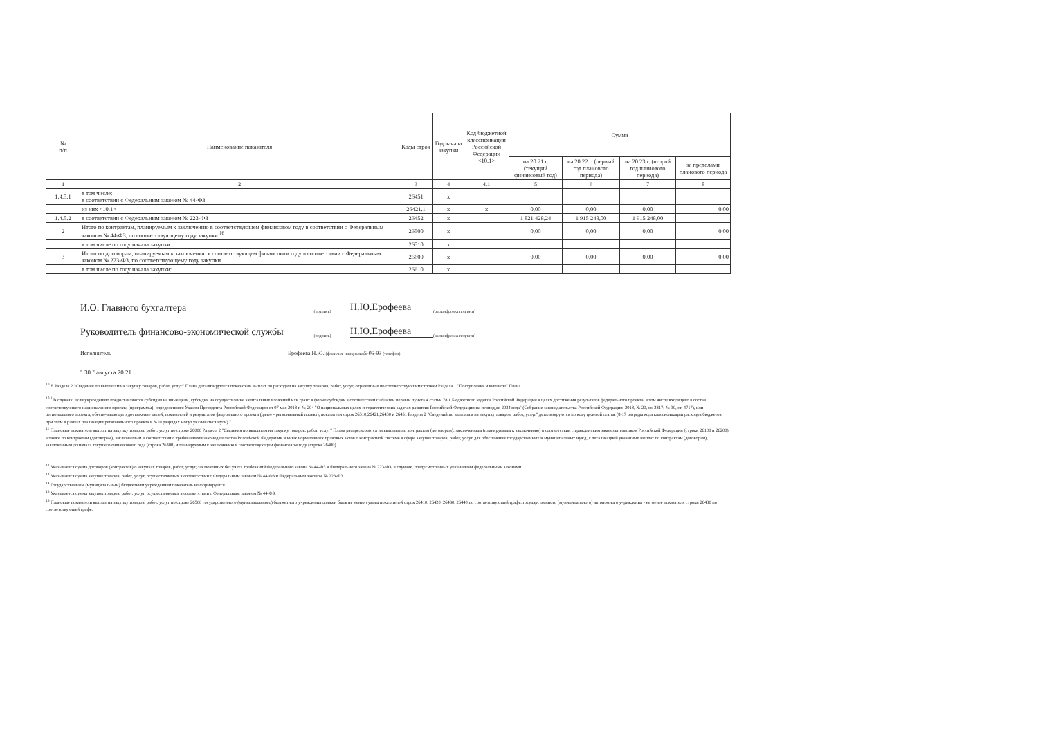| № п/п | Наименование показателя | Коды строк | Год начала закупки | Код бюджетной классификации Российской Федерации <10.1> | Сумма | | | |
| --- | --- | --- | --- | --- | --- | --- | --- | --- |
| | | | | | на 20 21 г. (текущий финансовый год) | на 20 22 г. (первый год планового периода) | на 20 23 г. (второй год планового периода) | за пределами планового периода |
| 1 | 2 | 3 | 4 | 4.1 | 5 | 6 | 7 | 8 |
| 1.4.5.1 | в том числе: в соответствии с Федеральным законом № 44-ФЗ | 26451 | x | | | | | |
| | из них <10.1> | 26421.1 | x | x | 0,00 | 0,00 | 0,00 | 0,00 |
| 1.4.5.2 | в соответствии с Федеральным законом № 223-ФЗ | 26452 | x | | 1 821 428,24 | 1 915 248,00 | 1 915 248,00 | |
| 2 | Итого по контрактам, планируемым к заключению в соответствующем финансовом году в соответствии с Федеральным законом № 44-ФЗ, по соответствующему году закупки <sup>16</sup> | 26500 | x | | 0,00 | 0,00 | 0,00 | 0,00 |
| | в том числе по году начала закупки: | 26510 | x | | | | | |
| 3 | Итого по договорам, планируемым к заключению в соответствующем финансовом году в соответствии с Федеральным законом № 223-ФЗ, по соответствующему году закупки | 26600 | x | | 0,00 | 0,00 | 0,00 | 0,00 |
| | в том числе по году начала закупки: | 26610 | x | | | | | |
И.О. Главного бухгалтера (подпись) Н.Ю.Ерофеева (расшифровка подписи)
Руководитель финансово-экономической службы (подпись) Н.Ю.Ерофеева (расшифровка подписи)
Исполнитель Ерофеева Н.Ю. (фамилия, инициалы) 5-05-93 (телефон)
" 30 " августа 20 21 г.
<sup>10</sup> В Разделе 2 "Сведения по выплатам на закупку товаров, работ, услуг" Плана детализируются показатели выплат по расходам на закупку товаров, работ, услуг, отраженные по соответствующим строкам Раздела 1 "Поступления и выплаты" Плана.
<sup>10.1</sup> В случаях, если учреждению предоставляются субсидия на иные цели, субсидия на осуществление капитальных вложений или грант в форме субсидии в соответствии с абзацем первым пункта 4 статьи 78.1 Бюджетного кодекса Российской Федерации в целях достижения результатов федерального проекта, в том числе входящего в состав соответствующего национального проекта (программы), определенного Указом Президента Российской Федерации от 07 мая 2018 г. № 204 "О национальных целях и стратегических задачах развития Российской Федерации на период до 2024 года" (Собрание законодательства Российской Федерации, 2018, № 20, ст. 2817; № 30, ст. 4717), или регионального проекта, обеспечивающего достижение целей, показателей и результатов федерального проекта (далее - региональный проект), показатели строк 26310,26421,26430 и 26451 Раздела 2 "Сведений по выплатам на закупку товаров, работ, услуг" детализируются по коду целевой статьи (8-17 разряды кода классификации расходов бюджетов, при этом в рамках реализации регионального проекта в 8-10 разрядах могут указываться нули)."
<sup>11</sup> Плановые показатели выплат на закупку товаров, работ, услуг по строке 26000 Раздела 2 "Сведения по выплатам на закупку товаров, работ, услуг" Плана распределяются на выплаты по контрактам (договорам), заключенным (планируемым к заключению) в соответствии с гражданским законодательством Российской Федерации (строки 26100 и 26200), а также по контрактам (договорам), заключаемым в соответствии с требованиями законодательства Российской Федерации и иных нормативных правовых актов о контрактной системе в сфере закупок товаров, работ, услуг для обеспечения государственных и муниципальных нужд, с детализацией указанных выплат по контрактам (договорам), заключенным до начала текущего финансового года (строка 26300) и планируемым к заключению в соответствующем финансовом году (строка 26400)
<sup>12</sup> Указывается сумма договоров (контрактов) о закупках товаров, работ, услуг, заключенных без учета требований Федерального закона № 44-ФЗ и Федерального закона № 223-ФЗ, в случаях, предусмотренных указанными федеральными законами.
<sup>13</sup> Указывается сумма закупок товаров, работ, услуг, осуществляемых в соответствии с Федеральным законом № 44-ФЗ и Федеральным законом № 223-ФЗ.
<sup>14</sup> Государственным (муниципальным) бюджетным учреждением показатель не формируется.
<sup>15</sup> Указывается сумма закупок товаров, работ, услуг, осуществляемых в соответствии с Федеральным законом № 44-ФЗ.
<sup>16</sup> Плановые показатели выплат на закупку товаров, работ, услуг по строке 26500 государственного (муниципального) бюджетного учреждения должен быть не менее суммы показателей строк 26410, 26420, 26430, 26440 по соответствующей графе, государственного (муниципального) автономного учреждения - не менее показателя строки 26430 по соответствующей графе.